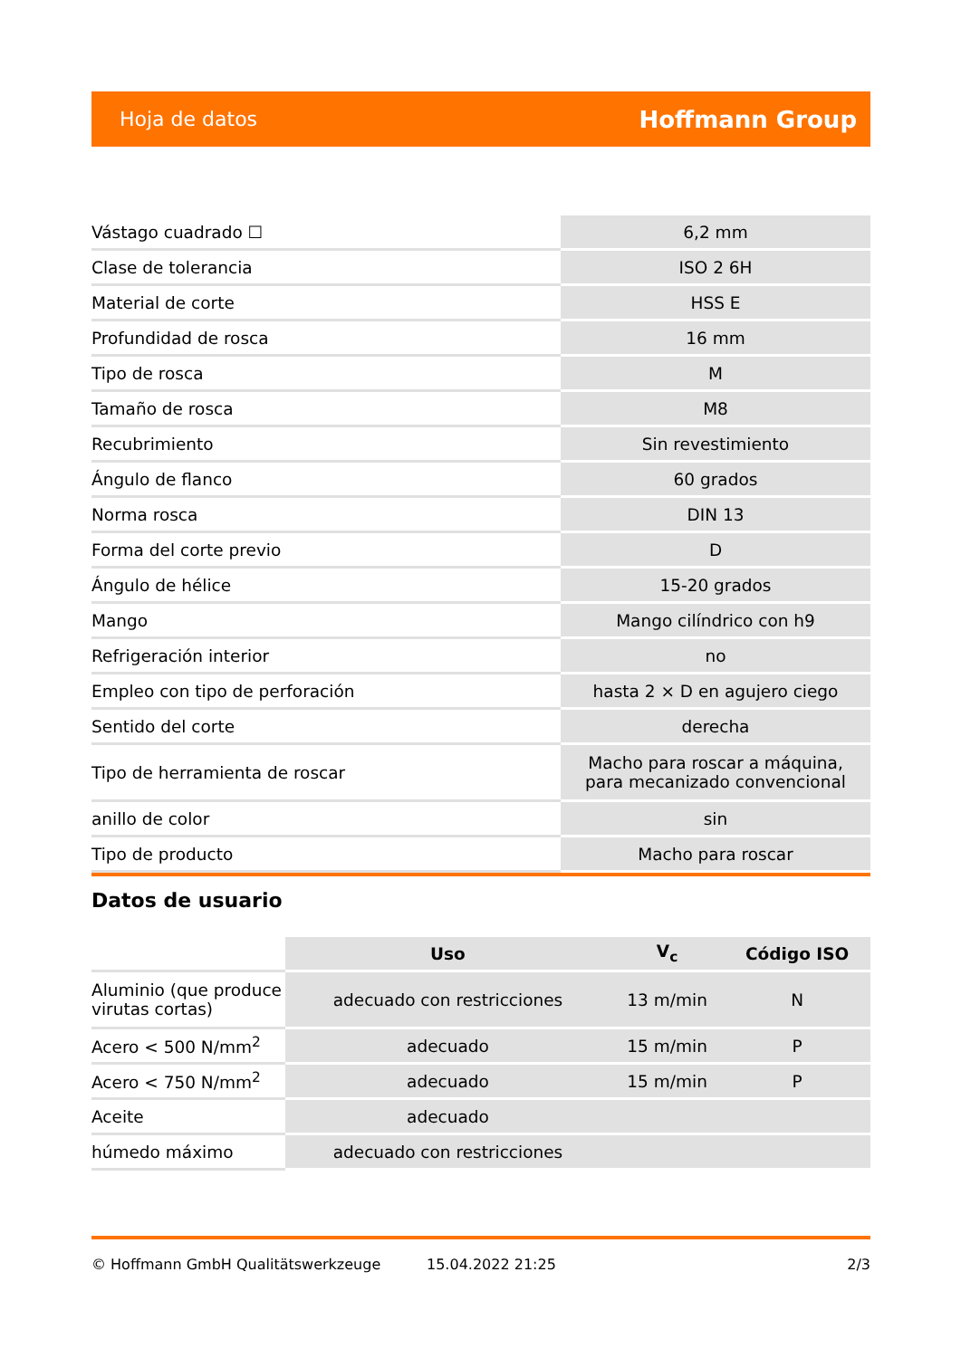Hoja de datos Hoffmann Group
| Vástago cuadrado ☐ | 6,2 mm |
| Clase de tolerancia | ISO 2 6H |
| Material de corte | HSS E |
| Profundidad de rosca | 16 mm |
| Tipo de rosca | M |
| Tamaño de rosca | M8 |
| Recubrimiento | Sin revestimiento |
| Ángulo de flanco | 60 grados |
| Norma rosca | DIN 13 |
| Forma del corte previo | D |
| Ángulo de hélice | 15-20 grados |
| Mango | Mango cilíndrico con h9 |
| Refrigeración interior | no |
| Empleo con tipo de perforación | hasta 2 × D en agujero ciego |
| Sentido del corte | derecha |
| Tipo de herramienta de roscar | Macho para roscar a máquina, para mecanizado convencional |
| anillo de color | sin |
| Tipo de producto | Macho para roscar |
Datos de usuario
| | Uso | V<sub>c</sub> | Código ISO |
| Aluminio (que produce virutas cortas) | adecuado con restricciones | 13 m/min | N |
| Acero < 500 N/mm<sup>2</sup> | adecuado | 15 m/min | P |
| Acero < 750 N/mm<sup>2</sup> | adecuado | 15 m/min | P |
| Aceite | adecuado | | |
| húmedo máximo | adecuado con restricciones | | |
© Hoffmann GmbH Qualitätswerkzeuge 15.04.2022 21:25 2/3